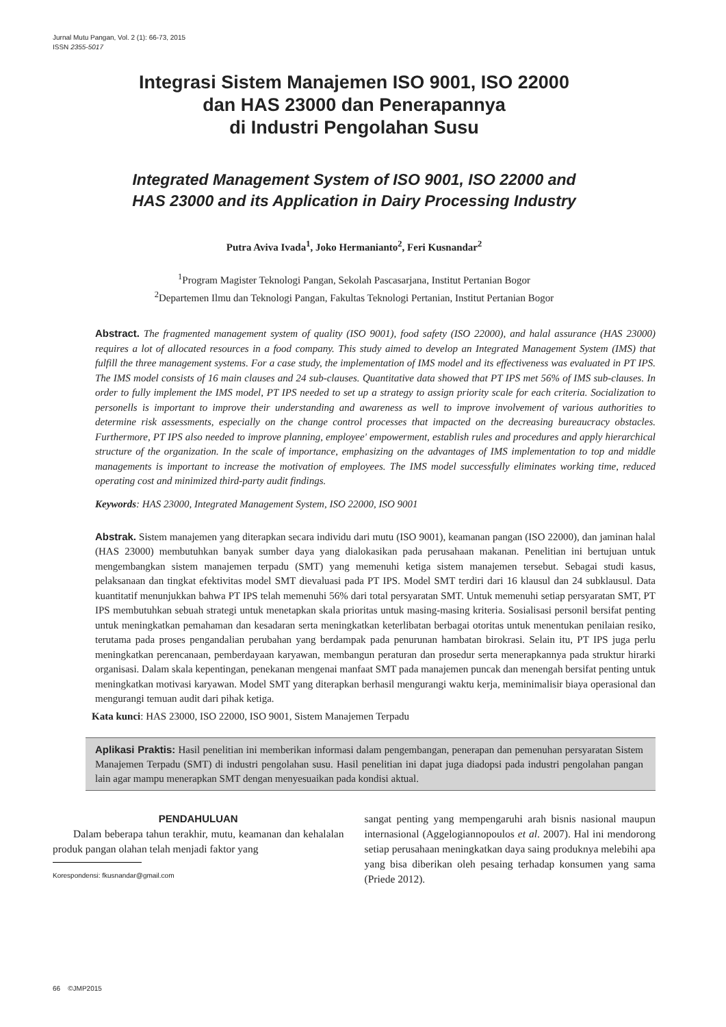Jurnal Mutu Pangan, Vol. 2 (1): 66-73, 2015
ISSN 2355-5017
Integrasi Sistem Manajemen ISO 9001, ISO 22000
dan HAS 23000 dan Penerapannya
di Industri Pengolahan Susu
Integrated Management System of ISO 9001, ISO 22000 and
HAS 23000 and its Application in Dairy Processing Industry
Putra Aviva Ivada<sup>1</sup>, Joko Hermanianto<sup>2</sup>, Feri Kusnandar<sup>2</sup>
<sup>1</sup> Program Magister Teknologi Pangan, Sekolah Pascasarjana, Institut Pertanian Bogor
<sup>2</sup> Departemen Ilmu dan Teknologi Pangan, Fakultas Teknologi Pertanian, Institut Pertanian Bogor
Abstract. The fragmented management system of quality (ISO 9001), food safety (ISO 22000), and halal assurance (HAS 23000) requires a lot of allocated resources in a food company. This study aimed to develop an Integrated Management System (IMS) that fulfill the three management systems. For a case study, the implementation of IMS model and its effectiveness was evaluated in PT IPS. The IMS model consists of 16 main clauses and 24 sub-clauses. Quantitative data showed that PT IPS met 56% of IMS sub-clauses. In order to fully implement the IMS model, PT IPS needed to set up a strategy to assign priority scale for each criteria. Socialization to personells is important to improve their understanding and awareness as well to improve involvement of various authorities to determine risk assessments, especially on the change control processes that impacted on the decreasing bureaucracy obstacles. Furthermore, PT IPS also needed to improve planning, employee' empowerment, establish rules and procedures and apply hierarchical structure of the organization. In the scale of importance, emphasizing on the advantages of IMS implementation to top and middle managements is important to increase the motivation of employees. The IMS model successfully eliminates working time, reduced operating cost and minimized third-party audit findings.
Keywords: HAS 23000, Integrated Management System, ISO 22000, ISO 9001
Abstrak. Sistem manajemen yang diterapkan secara individu dari mutu (ISO 9001), keamanan pangan (ISO 22000), dan jaminan halal (HAS 23000) membutuhkan banyak sumber daya yang dialokasikan pada perusahaan makanan. Penelitian ini bertujuan untuk mengembangkan sistem manajemen terpadu (SMT) yang memenuhi ketiga sistem manajemen tersebut. Sebagai studi kasus, pelaksanaan dan tingkat efektivitas model SMT dievaluasi pada PT IPS. Model SMT terdiri dari 16 klausul dan 24 subklausul. Data kuantitatif menunjukkan bahwa PT IPS telah memenuhi 56% dari total persyaratan SMT. Untuk memenuhi setiap persyaratan SMT, PT IPS membutuhkan sebuah strategi untuk menetapkan skala prioritas untuk masing-masing kriteria. Sosialisasi personil bersifat penting untuk meningkatkan pemahaman dan kesadaran serta meningkatkan keterlibatan berbagai otoritas untuk menentukan penilaian resiko, terutama pada proses pengandalian perubahan yang berdampak pada penurunan hambatan birokrasi. Selain itu, PT IPS juga perlu meningkatkan perencanaan, pemberdayaan karyawan, membangun peraturan dan prosedur serta menerapkannya pada struktur hirarki organisasi. Dalam skala kepentingan, penekanan mengenai manfaat SMT pada manajemen puncak dan menengah bersifat penting untuk meningkatkan motivasi karyawan. Model SMT yang diterapkan berhasil mengurangi waktu kerja, meminimalisir biaya operasional dan mengurangi temuan audit dari pihak ketiga.
Kata kunci: HAS 23000, ISO 22000, ISO 9001, Sistem Manajemen Terpadu
Aplikasi Praktis: Hasil penelitian ini memberikan informasi dalam pengembangan, penerapan dan pemenuhan persyaratan Sistem Manajemen Terpadu (SMT) di industri pengolahan susu. Hasil penelitian ini dapat juga diadopsi pada industri pengolahan pangan lain agar mampu menerapkan SMT dengan menyesuaikan pada kondisi aktual.
PENDAHULUAN
Dalam beberapa tahun terakhir, mutu, keamanan dan kehalalan produk pangan olahan telah menjadi faktor yang
Korespondensi: fkusnandar@gmail.com
sangat penting yang mempengaruhi arah bisnis nasional maupun internasional (Aggelogiannopoulos et al. 2007). Hal ini mendorong setiap perusahaan meningkatkan daya saing produknya melebihi apa yang bisa diberikan oleh pesaing terhadap konsumen yang sama (Priede 2012).
66 ©JMP2015